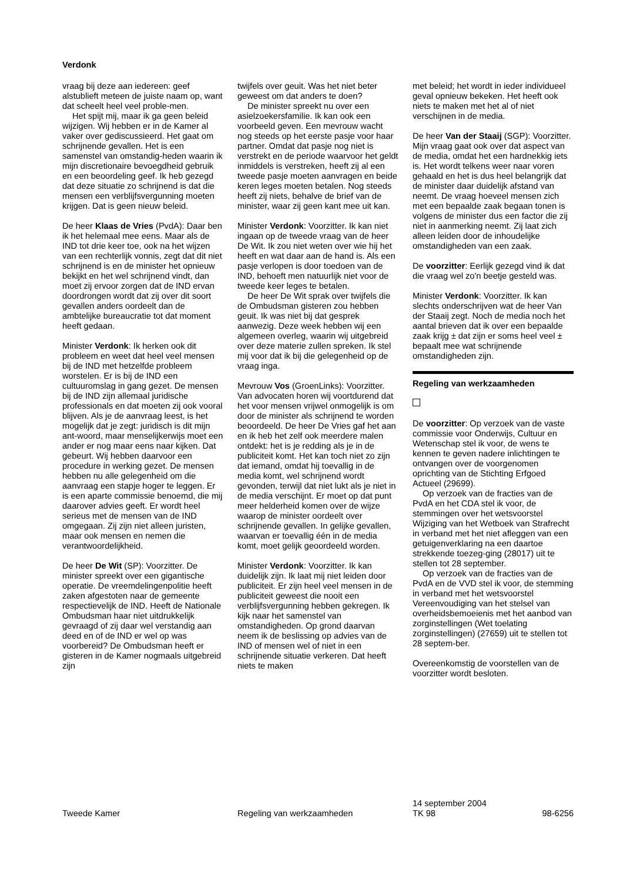Verdonk
vraag bij deze aan iedereen: geef alstublieft meteen de juiste naam op, want dat scheelt heel veel proble-men.
Het spijt mij, maar ik ga geen beleid wijzigen. Wij hebben er in de Kamer al vaker over gediscussieerd. Het gaat om schrijnende gevallen. Het is een samenstel van omstandig-heden waarin ik mijn discretionaire bevoegdheid gebruik en een beoordeling geef. Ik heb gezegd dat deze situatie zo schrijnend is dat die mensen een verblijfsvergunning moeten krijgen. Dat is geen nieuw beleid.
De heer Klaas de Vries (PvdA): Daar ben ik het helemaal mee eens. Maar als de IND tot drie keer toe, ook na het wijzen van een rechterlijk vonnis, zegt dat dit niet schrijnend is en de minister het opnieuw bekijkt en het wel schrijnend vindt, dan moet zij ervoor zorgen dat de IND ervan doordrongen wordt dat zij over dit soort gevallen anders oordeelt dan de ambtelijke bureaucratie tot dat moment heeft gedaan.
Minister Verdonk: Ik herken ook dit probleem en weet dat heel veel mensen bij de IND met hetzelfde probleem worstelen. Er is bij de IND een cultuuromslag in gang gezet. De mensen bij de IND zijn allemaal juridische professionals en dat moeten zij ook vooral blijven. Als je de aanvraag leest, is het mogelijk dat je zegt: juridisch is dit mijn ant-woord, maar menselijkerwijs moet een ander er nog maar eens naar kijken. Dat gebeurt. Wij hebben daarvoor een procedure in werking gezet. De mensen hebben nu alle gelegenheid om die aanvraag een stapje hoger te leggen. Er is een aparte commissie benoemd, die mij daarover advies geeft. Er wordt heel serieus met de mensen van de IND omgegaan. Zij zijn niet alleen juristen, maar ook mensen en nemen die verantwoordelijkheid.
De heer De Wit (SP): Voorzitter. De minister spreekt over een gigantische operatie. De vreemdelingenpolitie heeft zaken afgestoten naar de gemeente respectievelijk de IND. Heeft de Nationale Ombudsman haar niet uitdrukkelijk gevraagd of zij daar wel verstandig aan deed en of de IND er wel op was voorbereid? De Ombudsman heeft er gisteren in de Kamer nogmaals uitgebreid zijn
twijfels over geuit. Was het niet beter geweest om dat anders te doen?
De minister spreekt nu over een asielzoekersfamilie. Ik kan ook een voorbeeld geven. Een mevrouw wacht nog steeds op het eerste pasje voor haar partner. Omdat dat pasje nog niet is verstrekt en de periode waarvoor het geldt inmiddels is verstreken, heeft zij al een tweede pasje moeten aanvragen en beide keren leges moeten betalen. Nog steeds heeft zij niets, behalve de brief van de minister, waar zij geen kant mee uit kan.
Minister Verdonk: Voorzitter. Ik kan niet ingaan op de tweede vraag van de heer De Wit. Ik zou niet weten over wie hij het heeft en wat daar aan de hand is. Als een pasje verlopen is door toedoen van de IND, behoeft men natuurlijk niet voor de tweede keer leges te betalen.
De heer De Wit sprak over twijfels die de Ombudsman gisteren zou hebben geuit. Ik was niet bij dat gesprek aanwezig. Deze week hebben wij een algemeen overleg, waarin wij uitgebreid over deze materie zullen spreken. Ik stel mij voor dat ik bij die gelegenheid op de vraag inga.
Mevrouw Vos (GroenLinks): Voorzitter. Van advocaten horen wij voortdurend dat het voor mensen vrijwel onmogelijk is om door de minister als schrijnend te worden beoordeeld. De heer De Vries gaf het aan en ik heb het zelf ook meerdere malen ontdekt: het is je redding als je in de publiciteit komt. Het kan toch niet zo zijn dat iemand, omdat hij toevallig in de media komt, wel schrijnend wordt gevonden, terwijl dat niet lukt als je niet in de media verschijnt. Er moet op dat punt meer helderheid komen over de wijze waarop de minister oordeelt over schrijnende gevallen. In gelijke gevallen, waarvan er toevallig één in de media komt, moet gelijk geoordeeld worden.
Minister Verdonk: Voorzitter. Ik kan duidelijk zijn. Ik laat mij niet leiden door publiciteit. Er zijn heel veel mensen in de publiciteit geweest die nooit een verblijfsvergunning hebben gekregen. Ik kijk naar het samenstel van omstandigheden. Op grond daarvan neem ik de beslissing op advies van de IND of mensen wel of niet in een schrijnende situatie verkeren. Dat heeft niets te maken
met beleid; het wordt in ieder individueel geval opnieuw bekeken. Het heeft ook niets te maken met het al of niet verschijnen in de media.
De heer Van der Staaij (SGP): Voorzitter. Mijn vraag gaat ook over dat aspect van de media, omdat het een hardnekkig iets is. Het wordt telkens weer naar voren gehaald en het is dus heel belangrijk dat de minister daar duidelijk afstand van neemt. De vraag hoeveel mensen zich met een bepaalde zaak begaan tonen is volgens de minister dus een factor die zij niet in aanmerking neemt. Zij laat zich alleen leiden door de inhoudelijke omstandigheden van een zaak.
De voorzitter: Eerlijk gezegd vind ik dat die vraag wel zo'n beetje gesteld was.
Minister Verdonk: Voorzitter. Ik kan slechts onderschrijven wat de heer Van der Staaij zegt. Noch de media noch het aantal brieven dat ik over een bepaalde zaak krijg ± dat zijn er soms heel veel ± bepaalt mee wat schrijnende omstandigheden zijn.
Regeling van werkzaamheden
De voorzitter: Op verzoek van de vaste commissie voor Onderwijs, Cultuur en Wetenschap stel ik voor, de wens te kennen te geven nadere inlichtingen te ontvangen over de voorgenomen oprichting van de Stichting Erfgoed Actueel (29699).
Op verzoek van de fracties van de PvdA en het CDA stel ik voor, de stemmingen over het wetsvoorstel Wijziging van het Wetboek van Strafrecht in verband met het niet afleggen van een getuigenverklaring na een daartoe strekkende toezeg-ging (28017) uit te stellen tot 28 september.
Op verzoek van de fracties van de PvdA en de VVD stel ik voor, de stemming in verband met het wetsvoorstel Vereenvoudiging van het stelsel van overheidsbemoeienis met het aanbod van zorginstellingen (Wet toelating zorginstellingen) (27659) uit te stellen tot 28 septem-ber.
Overeenkomstig de voorstellen van de voorzitter wordt besloten.
Tweede Kamer Regeling van werkzaamheden
14 september 2004
TK 98
98-6256